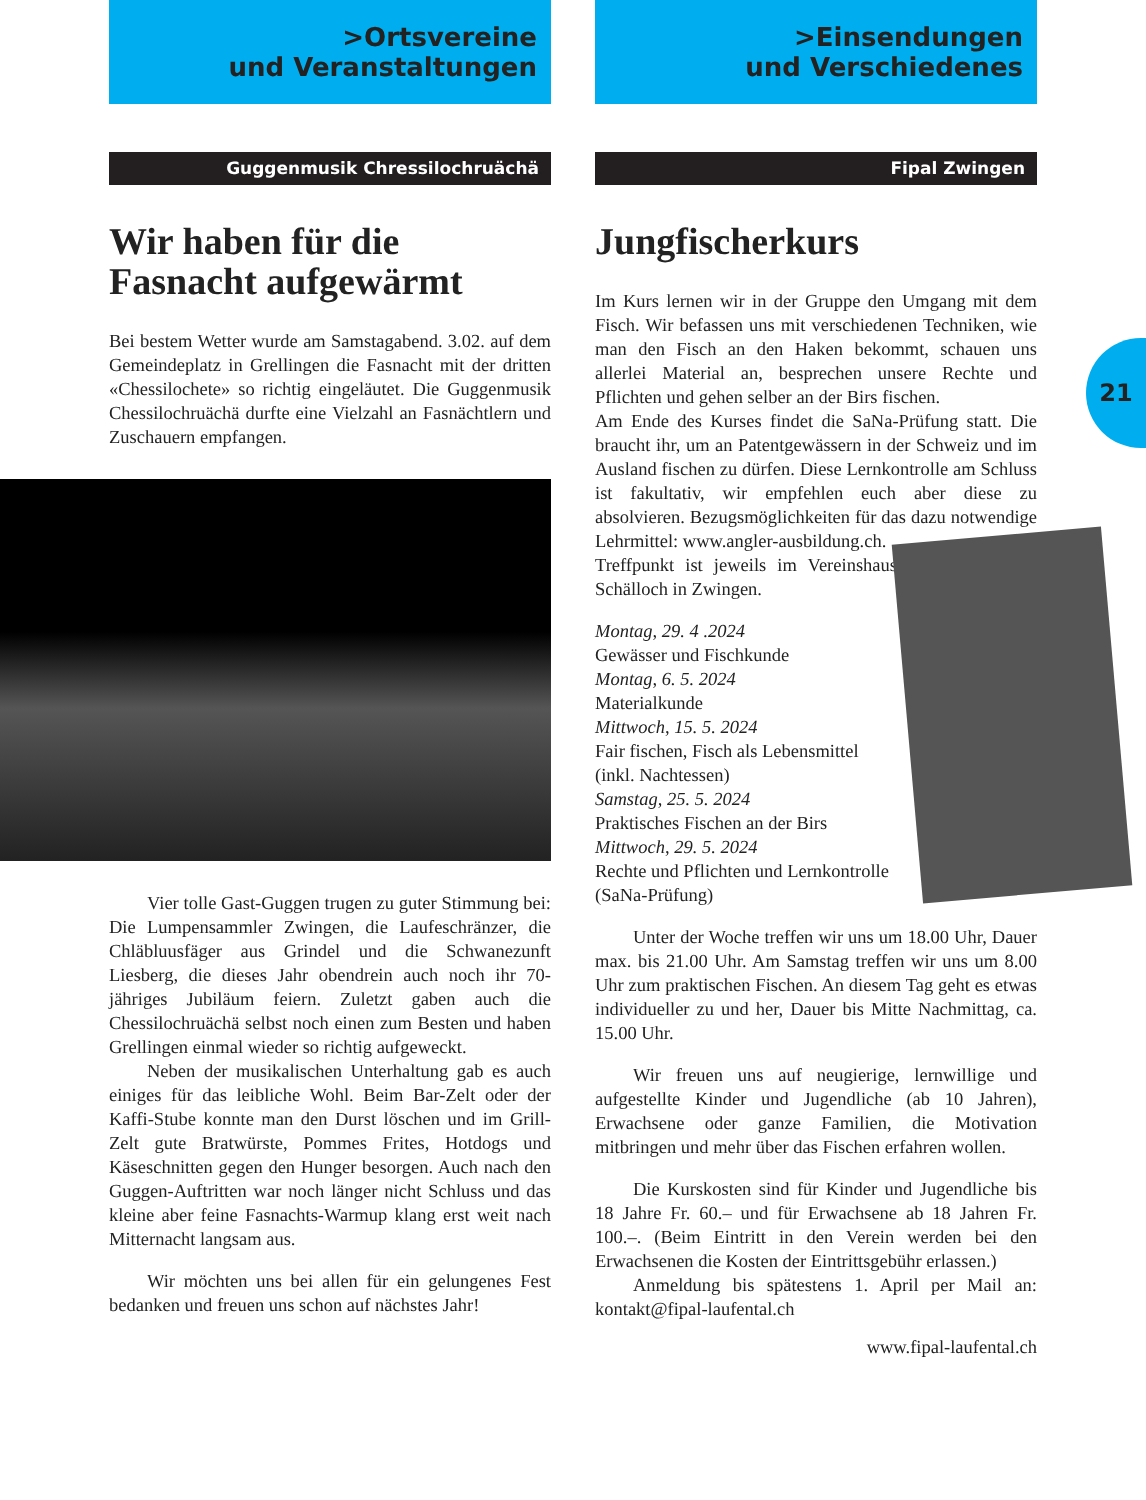>Ortsvereine
und Veranstaltungen
Guggenmusik Chressilochruächä
Wir haben für die Fasnacht aufgewärmt
Bei bestem Wetter wurde am Samstagabend. 3.02. auf dem Gemeindeplatz in Grellingen die Fasnacht mit der dritten «Chessilochete» so richtig eingeläutet. Die Guggenmusik Chessilochruächä durfte eine Vielzahl an Fasnächtlern und Zuschauern empfangen.
Vier tolle Gast-Guggen trugen zu guter Stimmung bei: Die Lumpensammler Zwingen, die Laufeschränzer, die Chläbluusfäger aus Grindel und die Schwanezunft Liesberg, die dieses Jahr obendrein auch noch ihr 70-jähriges Jubiläum feiern. Zuletzt gaben auch die Chessilochruächä selbst noch einen zum Besten und haben Grellingen einmal wieder so richtig aufgeweckt.
Neben der musikalischen Unterhaltung gab es auch einiges für das leibliche Wohl. Beim Bar-Zelt oder der Kaffi-Stube konnte man den Durst löschen und im Grill-Zelt gute Bratwürste, Pommes Frites, Hotdogs und Käseschnitten gegen den Hunger besorgen. Auch nach den Guggen-Auftritten war noch länger nicht Schluss und das kleine aber feine Fasnachts-Warmup klang erst weit nach Mitternacht langsam aus.
Wir möchten uns bei allen für ein gelungenes Fest bedanken und freuen uns schon auf nächstes Jahr!
>Einsendungen
und Verschiedenes
Fipal Zwingen
Jungfischerkurs
Im Kurs lernen wir in der Gruppe den Umgang mit dem Fisch. Wir befassen uns mit verschiedenen Techniken, wie man den Fisch an den Haken bekommt, schauen uns allerlei Material an, besprechen unsere Rechte und Pflichten und gehen selber an der Birs fischen.
Am Ende des Kurses findet die SaNa-Prüfung statt. Die braucht ihr, um an Patentgewässern in der Schweiz und im Ausland fischen zu dürfen. Diese Lernkontrolle am Schluss ist fakultativ, wir empfehlen euch aber diese zu absolvieren. Bezugsmöglichkeiten für das dazu notwendige Lehrmittel: www.angler- ausbildung.ch.
Treffpunkt ist jeweils im Vereinshaus Schälloch in Zwingen.
Montag, 29. 4 .2024
Gewässer und Fischkunde
Montag, 6. 5. 2024
Materialkunde
Mittwoch, 15. 5. 2024
Fair fischen, Fisch als Lebensmittel (inkl. Nachtessen)
Samstag, 25. 5. 2024
Praktisches Fischen an der Birs
Mittwoch, 29. 5. 2024
Rechte und Pflichten und Lernkontrolle (SaNa-Prüfung)
Unter der Woche treffen wir uns um 18.00 Uhr, Dauer max. bis 21.00 Uhr. Am Samstag treffen wir uns um 8.00 Uhr zum praktischen Fischen. An diesem Tag geht es etwas individueller zu und her, Dauer bis Mitte Nachmittag, ca. 15.00 Uhr.
Wir freuen uns auf neugierige, lernwillige und aufgestellte Kinder und Jugendliche (ab 10 Jahren), Erwachsene oder ganze Familien, die Motivation mitbringen und mehr über das Fischen erfahren wollen.
Die Kurskosten sind für Kinder und Jugendliche bis 18 Jahre Fr. 60.– und für Erwachsene ab 18 Jahren Fr. 100.–. (Beim Eintritt in den Verein werden bei den Erwachsenen die Kosten der Eintrittsgebühr erlassen.)
Anmeldung bis spätestens 1. April per Mail an: kontakt@fipal-laufental.ch
www.fipal-laufental.ch
21